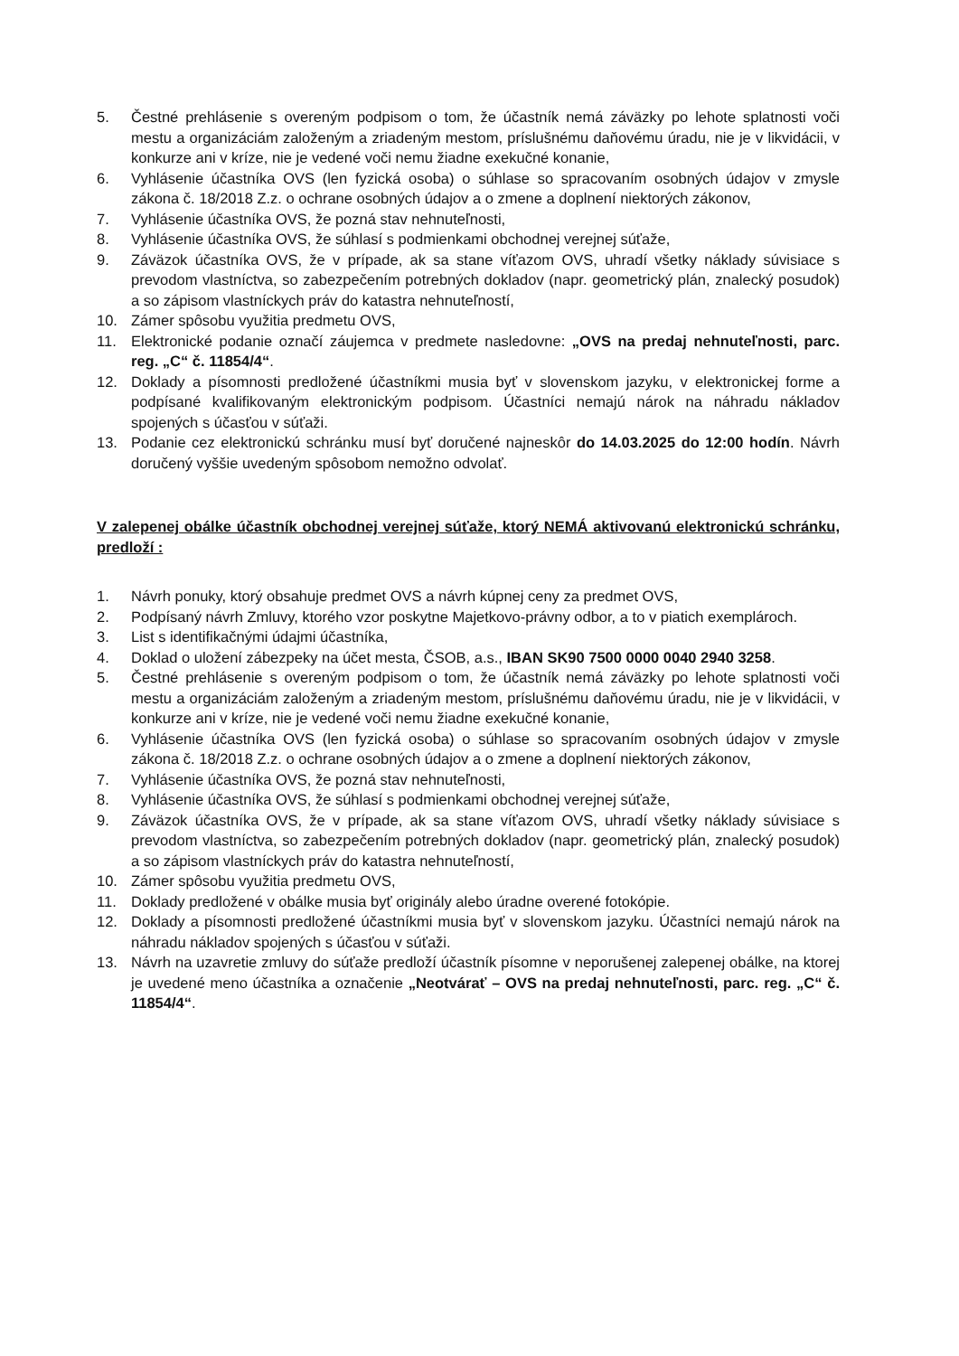5. Čestné prehlásenie s overeným podpisom o tom, že účastník nemá záväzky po lehote splatnosti voči mestu a organizáciám založeným a zriadeným mestom, príslušnému daňovému úradu, nie je v likvidácii, v konkurze ani v kríze, nie je vedené voči nemu žiadne exekučné konanie,
6. Vyhlásenie účastníka OVS (len fyzická osoba) o súhlase so spracovaním osobných údajov v zmysle zákona č. 18/2018 Z.z. o ochrane osobných údajov a o zmene a doplnení niektorých zákonov,
7. Vyhlásenie účastníka OVS, že pozná stav nehnuteľnosti,
8. Vyhlásenie účastníka OVS, že súhlasí s podmienkami obchodnej verejnej súťaže,
9. Záväzok účastníka OVS, že v prípade, ak sa stane víťazom OVS, uhradí všetky náklady súvisiace s prevodom vlastníctva, so zabezpečením potrebných dokladov (napr. geometrický plán, znalecký posudok) a so zápisom vlastníckych práv do katastra nehnuteľností,
10. Zámer spôsobu využitia predmetu OVS,
11. Elektronické podanie označí záujemca v predmete nasledovne: „OVS na predaj nehnuteľnosti, parc. reg. „C“ č. 11854/4“.
12. Doklady a písomnosti predložené účastníkmi musia byť v slovenskom jazyku, v elektronickej forme a podpísané kvalifikovaným elektronickým podpisom. Účastníci nemajú nárok na náhradu nákladov spojených s účasťou v súťaži.
13. Podanie cez elektronickú schránku musí byť doručené najneskôr do 14.03.2025 do 12:00 hodín. Návrh doručený vyššie uvedeným spôsobom nemožno odvolať.
V zalepenej obálke účastník obchodnej verejnej súťaže, ktorý NEMÁ aktivovanú elektronickú schránku, predloží :
1. Návrh ponuky, ktorý obsahuje predmet OVS a návrh kúpnej ceny za predmet OVS,
2. Podpísaný návrh Zmluvy, ktorého vzor poskytne Majetkovo-právny odbor, a to v piatich exemplároch.
3. List s identifikačnými údajmi účastníka,
4. Doklad o uložení zábezpeky na účet mesta, ČSOB, a.s., IBAN SK90 7500 0000 0040 2940 3258.
5. Čestné prehlásenie s overeným podpisom o tom, že účastník nemá záväzky po lehote splatnosti voči mestu a organizáciám založeným a zriadeným mestom, príslušnému daňovému úradu, nie je v likvidácii, v konkurze ani v kríze, nie je vedené voči nemu žiadne exekučné konanie,
6. Vyhlásenie účastníka OVS (len fyzická osoba) o súhlase so spracovaním osobných údajov v zmysle zákona č. 18/2018 Z.z. o ochrane osobných údajov a o zmene a doplnení niektorých zákonov,
7. Vyhlásenie účastníka OVS, že pozná stav nehnuteľnosti,
8. Vyhlásenie účastníka OVS, že súhlasí s podmienkami obchodnej verejnej súťaže,
9. Záväzok účastníka OVS, že v prípade, ak sa stane víťazom OVS, uhradí všetky náklady súvisiace s prevodom vlastníctva, so zabezpečením potrebných dokladov (napr. geometrický plán, znalecký posudok) a so zápisom vlastníckych práv do katastra nehnuteľností,
10. Zámer spôsobu využitia predmetu OVS,
11. Doklady predložené v obálke musia byť originály alebo úradne overené fotokópie.
12. Doklady a písomnosti predložené účastníkmi musia byť v slovenskom jazyku. Účastníci nemajú nárok na náhradu nákladov spojených s účasťou v súťaži.
13. Návrh na uzavretie zmluvy do súťaže predloží účastník písomne v neporušenej zalepenej obálke, na ktorej je uvedené meno účastníka a označenie „Neotvárať – OVS na predaj nehnuteľnosti, parc. reg. „C“ č. 11854/4“.